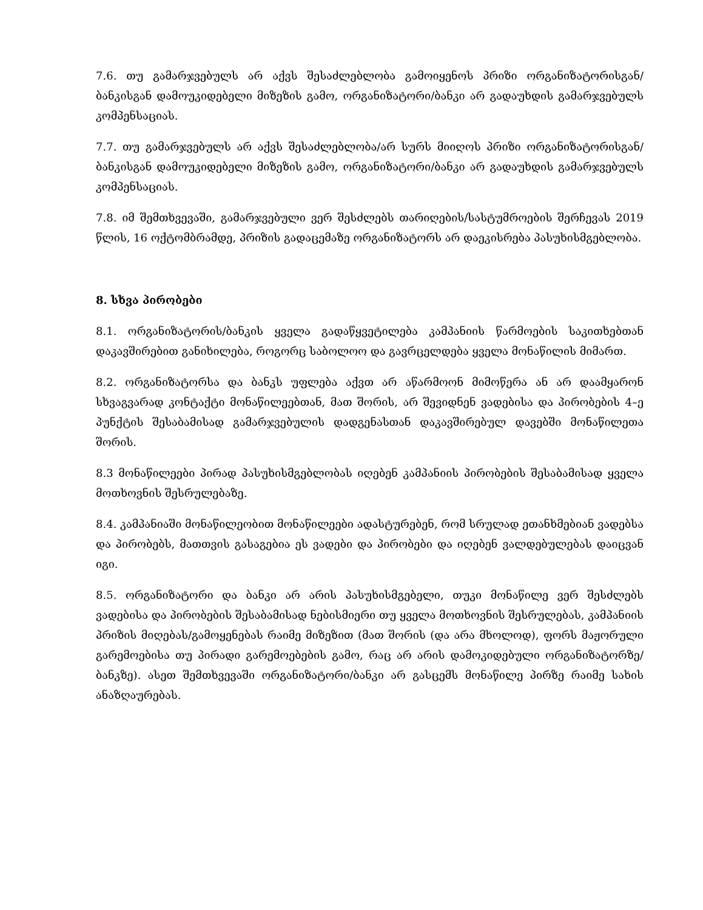7.6. თუ გამარჯვებულს არ აქვს შესაძლებლობა გამოიყენოს პრიზი ორგანიზატორისგან/ბანკისგან დამოუკიდებელი მიზეზის გამო, ორგანიზატორი/ბანკი არ გადაუხდის გამარჯვებულს კომპენსაციას.
7.7. თუ გამარჯვებულს არ აქვს შესაძლებლობა/არ სურს მიიღოს პრიზი ორგანიზატორისგან/ბანკისგან დამოუკიდებელი მიზეზის გამო, ორგანიზატორი/ბანკი არ გადაუხდის გამარჯვებულს კომპენსაციას.
7.8. იმ შემთხვევაში, გამარჯვებული ვერ შესძლებს თარიღების/სასტუმროების შერჩევას 2019 წლის, 16 ოქტომბრამდე, პრიზის გადაცემაზე ორგანიზატორს არ დაეკისრება პასუხისმგებლობა.
8. სხვა პირობები
8.1. ორგანიზატორის/ბანკის ყველა გადაწყვეტილება კამპანიის წარმოების საკითხებთან დაკავშირებით განიხილება, როგორც საბოლოო და გავრცელდება ყველა მონაწილის მიმართ.
8.2. ორგანიზატორსა და ბანკს უფლება აქვთ არ აწარმოონ მიმოწერა ან არ დაამყარონ სხვაგვარად კონტაქტი მონაწილეებთან, მათ შორის, არ შევიდნენ ვადებისა და პირობების 4–ე პუნქტის შესაბამისად გამარჯვებულის დადგენასთან დაკავშირებულ დავებში მონაწილეთა შორის.
8.3 მონაწილეები პირად პასუხისმგებლობას იღებენ კამპანიის პირობების შესაბამისად ყველა მოთხოვნის შესრულებაზე.
8.4. კამპანიაში მონაწილეობით მონაწილეები ადასტურებენ, რომ სრულად ეთანხმებიან ვადებსა და პირობებს, მათთვის გასაგებია ეს ვადები და პირობები და იღებენ ვალდებულებას დაიცვან იგი.
8.5. ორგანიზატორი და ბანკი არ არის პასუხისმგებელი, თუკი მონაწილე ვერ შესძლებს ვადებისა და პირობების შესაბამისად ნებისმიერი თუ ყველა მოთხოვნის შესრულებას, კამპანიის პრიზის მიღებას/გამოყენებას რაიმე მიზეზით (მათ შორის (და არა მხოლოდ), ფორს მაჟორული გარემოებისა თუ პირადი გარემოებების გამო, რაც არ არის დამოკიდებული ორგანიზატორზე/ბანკზე). ასეთ შემთხვევაში ორგანიზატორი/ბანკი არ გასცემს მონაწილე პირზე რაიმე სახის ანაზღაურებას.